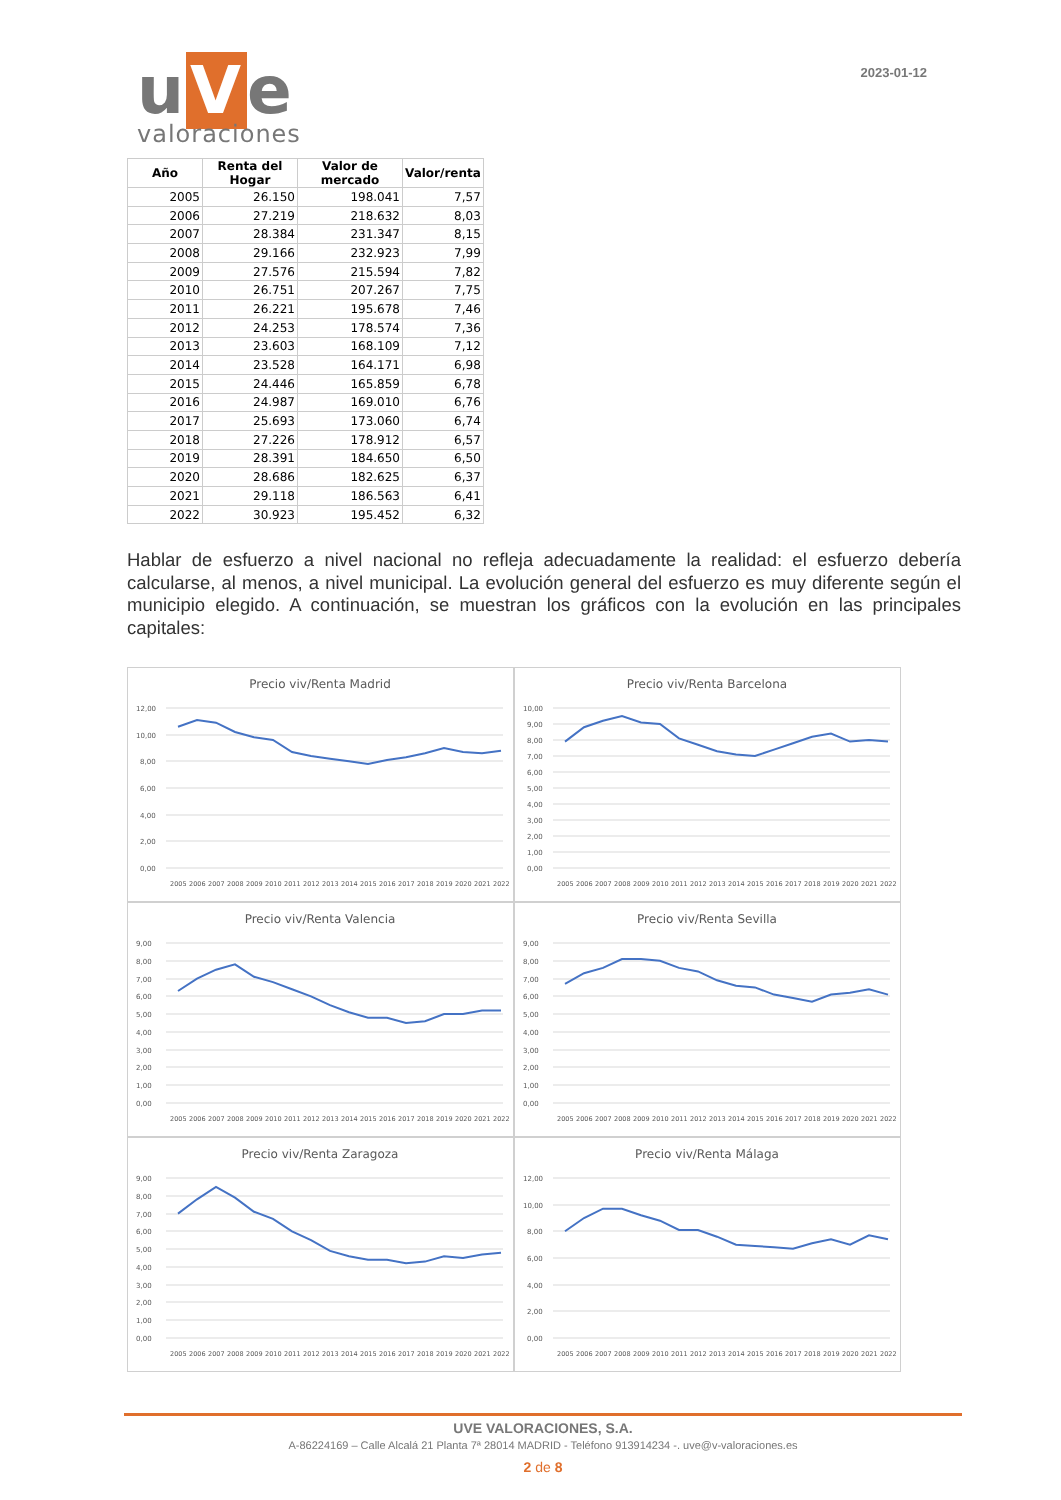u V e
valoraciones
2023-01-12
| Año | Renta del Hogar | Valor de mercado | Valor/renta |
| --- | --- | --- | --- |
| 2005 | 26.150 | 198.041 | 7,57 |
| 2006 | 27.219 | 218.632 | 8,03 |
| 2007 | 28.384 | 231.347 | 8,15 |
| 2008 | 29.166 | 232.923 | 7,99 |
| 2009 | 27.576 | 215.594 | 7,82 |
| 2010 | 26.751 | 207.267 | 7,75 |
| 2011 | 26.221 | 195.678 | 7,46 |
| 2012 | 24.253 | 178.574 | 7,36 |
| 2013 | 23.603 | 168.109 | 7,12 |
| 2014 | 23.528 | 164.171 | 6,98 |
| 2015 | 24.446 | 165.859 | 6,78 |
| 2016 | 24.987 | 169.010 | 6,76 |
| 2017 | 25.693 | 173.060 | 6,74 |
| 2018 | 27.226 | 178.912 | 6,57 |
| 2019 | 28.391 | 184.650 | 6,50 |
| 2020 | 28.686 | 182.625 | 6,37 |
| 2021 | 29.118 | 186.563 | 6,41 |
| 2022 | 30.923 | 195.452 | 6,32 |
Hablar de esfuerzo a nivel nacional no refleja adecuadamente la realidad: el esfuerzo debería calcularse, al menos, a nivel municipal. La evolución general del esfuerzo es muy diferente según el municipio elegido. A continuación, se muestran los gráficos con la evolución en las principales capitales:
Precio viv/Renta Madrid
12,00
10,00
8,00
6,00
4,00
2,00
0,00
2005
2006
2007
2008
2009
2010
2011
2012
2013
2014
2015
2016
2017
2018
2019
2020
2021
2022
Precio viv/Renta Barcelona
10,00
9,00
8,00
7,00
6,00
5,00
4,00
3,00
2,00
1,00
0,00
2005
2006
2007
2008
2009
2010
2011
2012
2013
2014
2015
2016
2017
2018
2019
2020
2021
2022
Precio viv/Renta Valencia
9,00
8,00
7,00
6,00
5,00
4,00
3,00
2,00
1,00
0,00
2005
2006
2007
2008
2009
2010
2011
2012
2013
2014
2015
2016
2017
2018
2019
2020
2021
2022
Precio viv/Renta Sevilla
9,00
8,00
7,00
6,00
5,00
4,00
3,00
2,00
1,00
0,00
2005
2006
2007
2008
2009
2010
2011
2012
2013
2014
2015
2016
2017
2018
2019
2020
2021
2022
Precio viv/Renta Zaragoza
9,00
8,00
7,00
6,00
5,00
4,00
3,00
2,00
1,00
0,00
2005
2006
2007
2008
2009
2010
2011
2012
2013
2014
2015
2016
2017
2018
2019
2020
2021
2022
Precio viv/Renta Málaga
12,00
10,00
8,00
6,00
4,00
2,00
0,00
2005
2006
2007
2008
2009
2010
2011
2012
2013
2014
2015
2016
2017
2018
2019
2020
2021
2022
UVE VALORACIONES, S.A.
A-86224169 – Calle Alcalá 21 Planta 7ª 28014 MADRID - Teléfono 913914234 -. uve@v-valoraciones.es
2 de 8